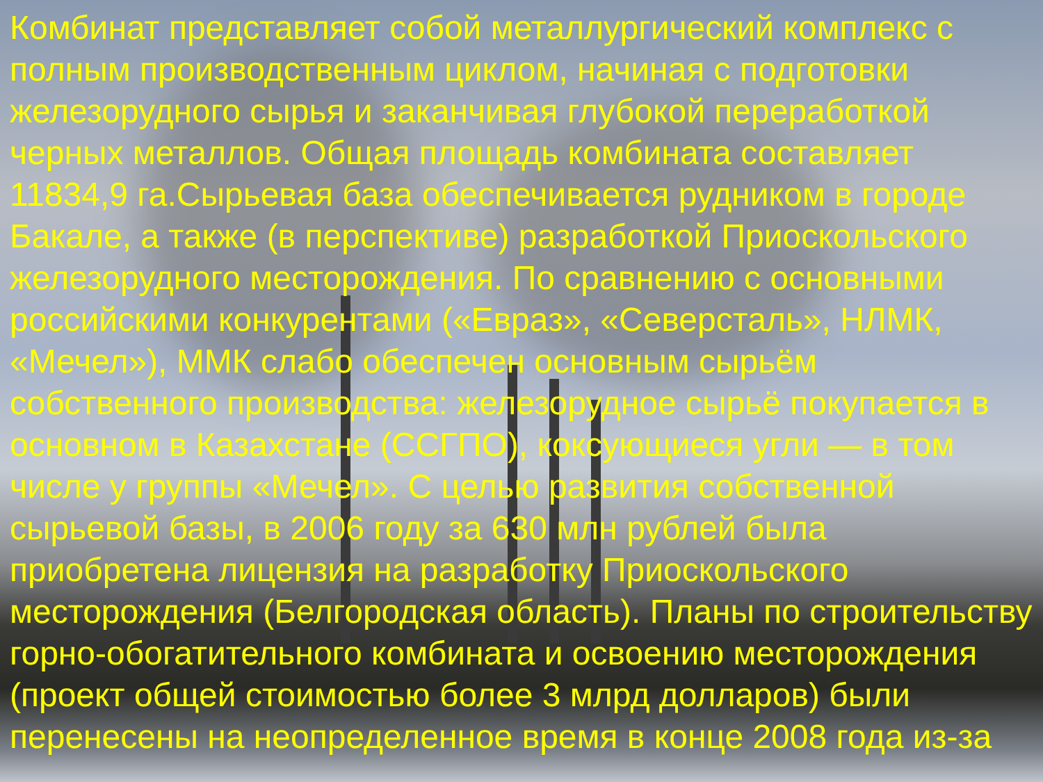Комбинат представляет собой металлургический комплекс с полным производственным циклом, начиная с подготовки железорудного сырья и заканчивая глубокой переработкой черных металлов. Общая площадь комбината составляет 11834,9 га.Сырьевая база обеспечивается рудником в городе Бакале, а также (в перспективе) разработкой Приоскольского железорудного месторождения. По сравнению с основными российскими конкурентами («Евраз», «Северсталь», НЛМК, «Мечел»), ММК слабо обеспечен основным сырьём собственного производства: железорудное сырьё покупается в основном в Казахстане (ССГПО), коксующиеся угли — в том числе у группы «Мечел». С целью развития собственной сырьевой базы, в 2006 году за 630 млн рублей была приобретена лицензия на разработку Приоскольского месторождения (Белгородская область). Планы по строительству горно-обогатительного комбината и освоению месторождения (проект общей стоимостью более 3 млрд долларов) были перенесены на неопределенное время в конце 2008 года из-за